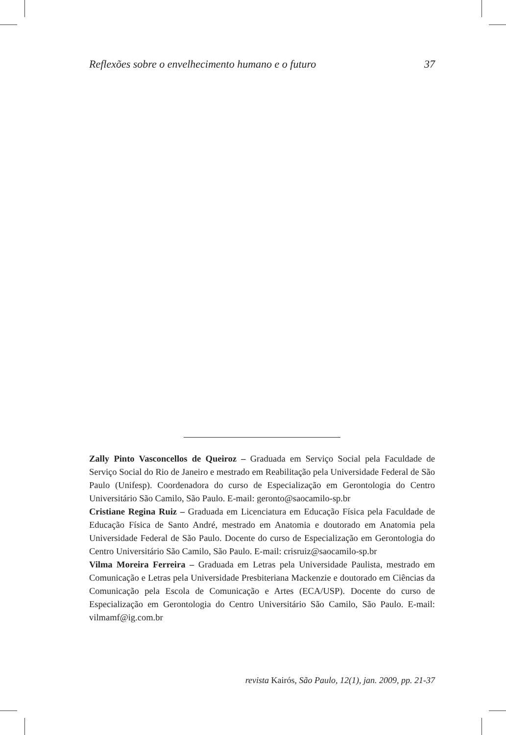Reflexões sobre o envelhecimento humano e o futuro 37
Zally Pinto Vasconcellos de Queiroz – Graduada em Serviço Social pela Faculdade de Serviço Social do Rio de Janeiro e mestrado em Reabilitação pela Universidade Federal de São Paulo (Unifesp). Coordenadora do curso de Especialização em Gerontologia do Centro Universitário São Camilo, São Paulo. E-mail: geronto@saocamilo-sp.br
Cristiane Regina Ruiz – Graduada em Licenciatura em Educação Física pela Faculdade de Educação Física de Santo André, mestrado em Anatomia e doutorado em Anatomia pela Universidade Federal de São Paulo. Docente do curso de Especialização em Gerontologia do Centro Universitário São Camilo, São Paulo. E-mail: crisruiz@saocamilo-sp.br
Vilma Moreira Ferreira – Graduada em Letras pela Universidade Paulista, mestrado em Comunicação e Letras pela Universidade Presbiteriana Mackenzie e doutorado em Ciências da Comunicação pela Escola de Comunicação e Artes (ECA/USP). Docente do curso de Especialização em Gerontologia do Centro Universitário São Camilo, São Paulo. E-mail: vilmamf@ig.com.br
revista Kairós, São Paulo, 12(1), jan. 2009, pp. 21-37